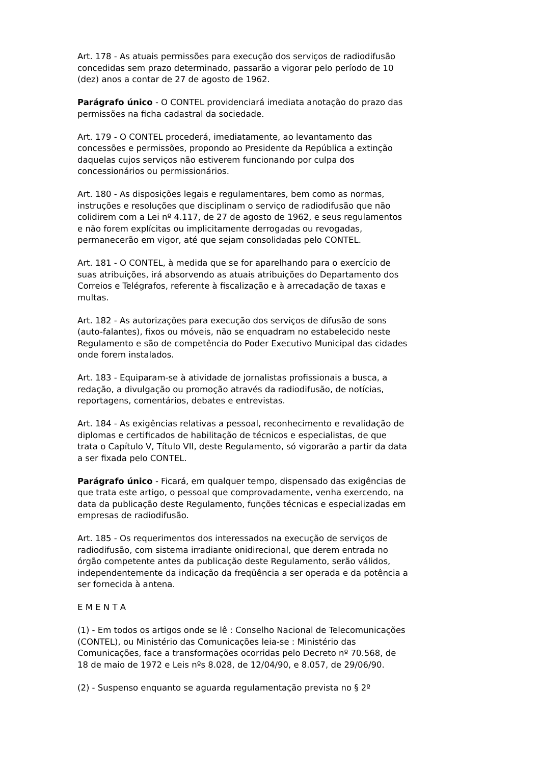Art. 178 - As atuais permissões para execução dos serviços de radiodifusão concedidas sem prazo determinado, passarão a vigorar pelo período de 10 (dez) anos a contar de 27 de agosto de 1962.
Parágrafo único - O CONTEL providenciará imediata anotação do prazo das permissões na ficha cadastral da sociedade.
Art. 179 - O CONTEL procederá, imediatamente, ao levantamento das concessões e permissões, propondo ao Presidente da República a extinção daquelas cujos serviços não estiverem funcionando por culpa dos concessionários ou permissionários.
Art. 180 - As disposições legais e regulamentares, bem como as normas, instruções e resoluções que disciplinam o serviço de radiodifusão que não colidirem com a Lei nº 4.117, de 27 de agosto de 1962, e seus regulamentos e não forem explícitas ou implicitamente derrogadas ou revogadas, permanecerão em vigor, até que sejam consolidadas pelo CONTEL.
Art. 181 - O CONTEL, à medida que se for aparelhando para o exercício de suas atribuições, irá absorvendo as atuais atribuições do Departamento dos Correios e Telégrafos, referente à fiscalização e à arrecadação de taxas e multas.
Art. 182 - As autorizações para execução dos serviços de difusão de sons (auto-falantes), fixos ou móveis, não se enquadram no estabelecido neste Regulamento e são de competência do Poder Executivo Municipal das cidades onde forem instalados.
Art. 183 - Equiparam-se à atividade de jornalistas profissionais a busca, a redação, a divulgação ou promoção através da radiodifusão, de notícias, reportagens, comentários, debates e entrevistas.
Art. 184 - As exigências relativas a pessoal, reconhecimento e revalidação de diplomas e certificados de habilitação de técnicos e especialistas, de que trata o Capítulo V, Título VII, deste Regulamento, só vigorarão a partir da data a ser fixada pelo CONTEL.
Parágrafo único - Ficará, em qualquer tempo, dispensado das exigências de que trata este artigo, o pessoal que comprovadamente, venha exercendo, na data da publicação deste Regulamento, funções técnicas e especializadas em empresas de radiodifusão.
Art. 185 - Os requerimentos dos interessados na execução de serviços de radiodifusão, com sistema irradiante onidirecional, que derem entrada no órgão competente antes da publicação deste Regulamento, serão válidos, independentemente da indicação da freqüência a ser operada e da potência a ser fornecida à antena.
E M E N T A
(1) - Em todos os artigos onde se lê : Conselho Nacional de Telecomunicações (CONTEL), ou Ministério das Comunicações leia-se : Ministério das Comunicações, face a transformações ocorridas pelo Decreto nº 70.568, de 18 de maio de 1972 e Leis nºs 8.028, de 12/04/90, e 8.057, de 29/06/90.
(2) - Suspenso enquanto se aguarda regulamentação prevista no § 2º